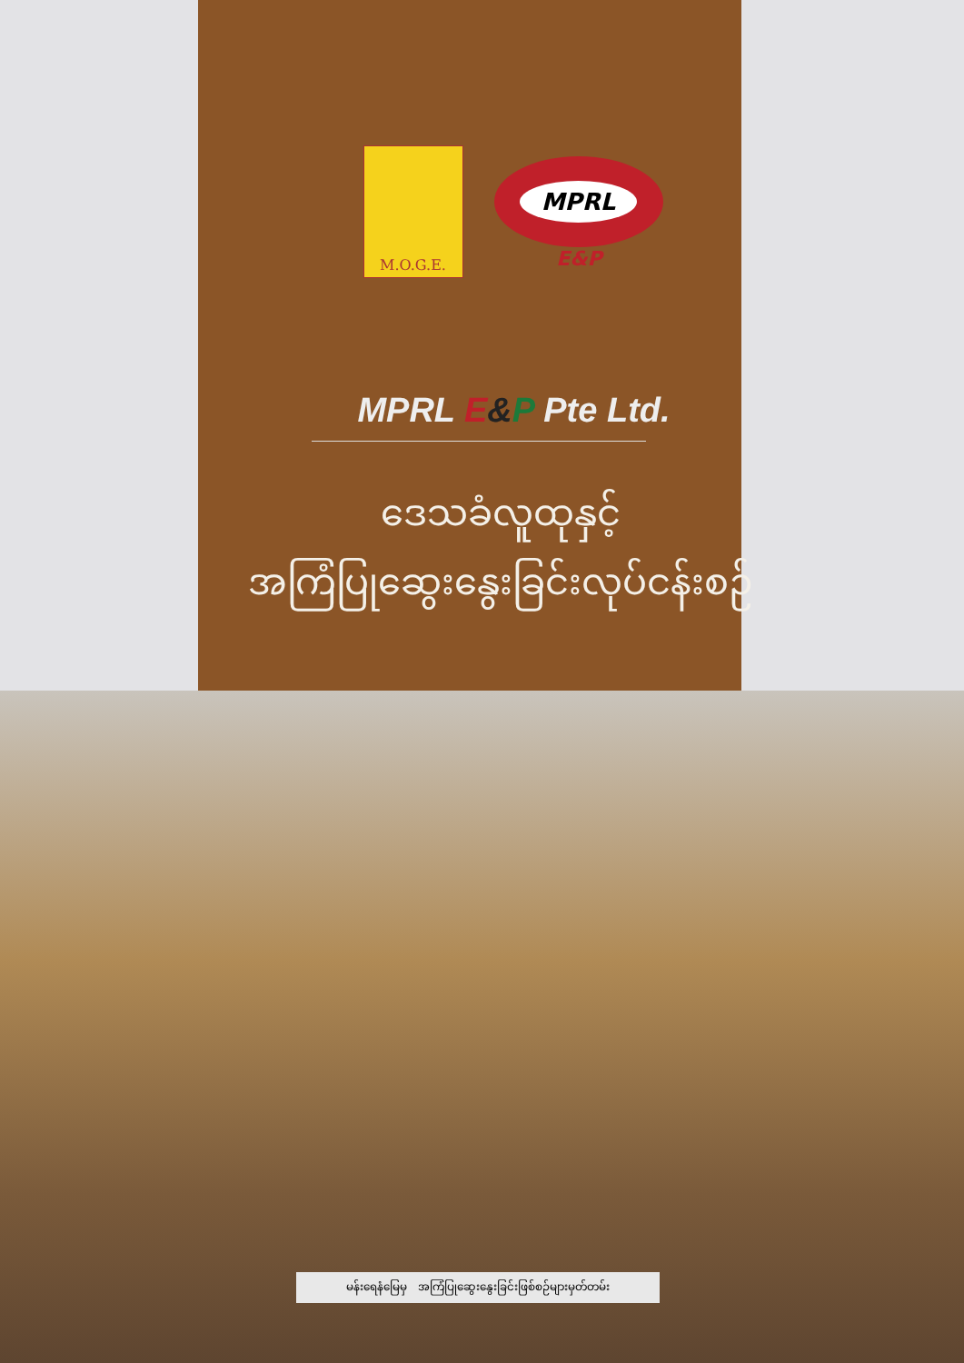M.O.G.E.
MPRL
E&P
MPRL E&P Pte Ltd.
ဒေသခံလူထုနှင့်
အကြံပြုဆွေးနွေးခြင်းလုပ်ငန်းစဉ်
မန်းရေနံမြေမှ အကြံပြုဆွေးနွေးခြင်းဖြစ်စဉ်များမှတ်တမ်း